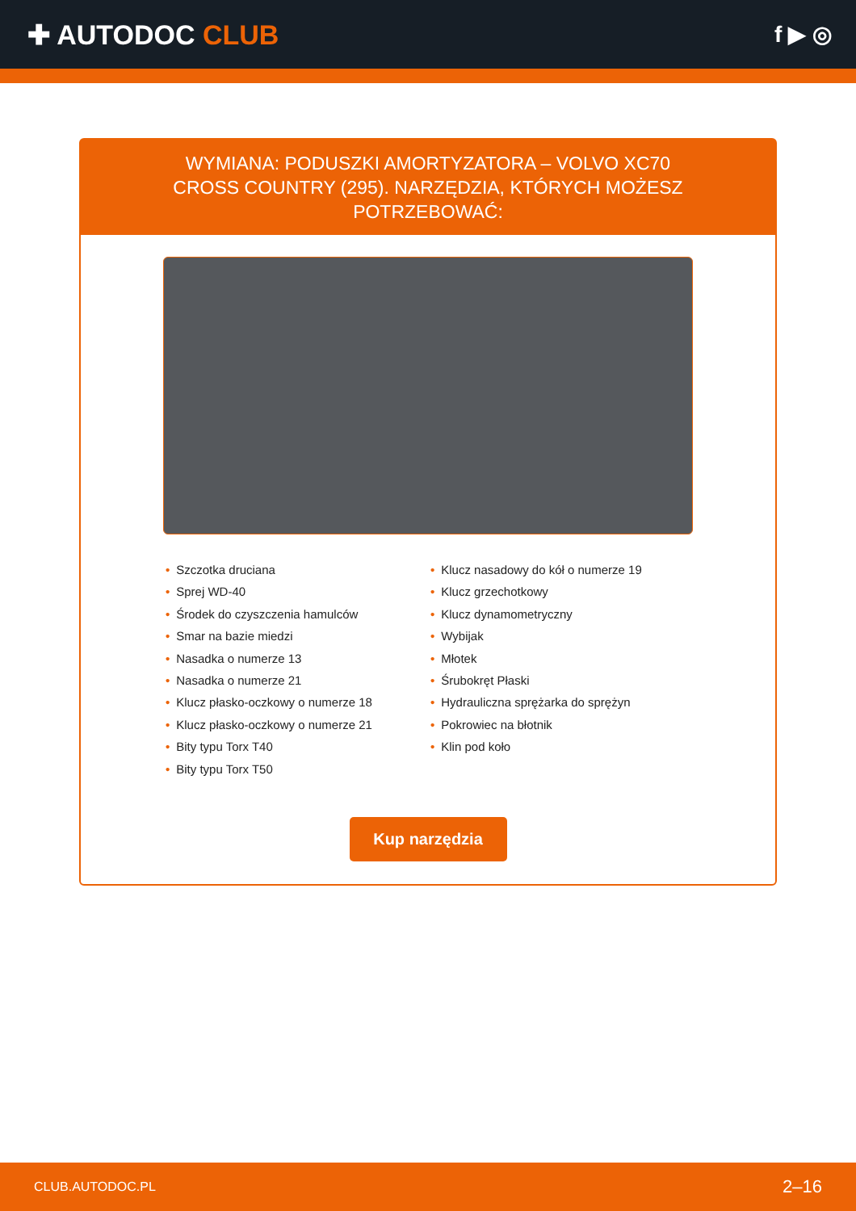✚ AUTODOC CLUB
f ▶ ◎
WYMIANA: PODUSZKI AMORTYZATORA – VOLVO XC70 CROSS COUNTRY (295). NARZĘDZIA, KTÓRYCH MOŻESZ POTRZEBOWAĆ:
• Szczotka druciana
• Sprej WD-40
• Środek do czyszczenia hamulców
• Smar na bazie miedzi
• Nasadka o numerze 13
• Nasadka o numerze 21
• Klucz płasko-oczkowy o numerze 18
• Klucz płasko-oczkowy o numerze 21
• Bity typu Torx T40
• Bity typu Torx T50
• Klucz nasadowy do kół o numerze 19
• Klucz grzechotkowy
• Klucz dynamometryczny
• Wybijak
• Młotek
• Śrubokręt Płaski
• Hydrauliczna sprężarka do sprężyn
• Pokrowiec na błotnik
• Klin pod koło
Kup narzędzia
CLUB.AUTODOC.PL 2–16